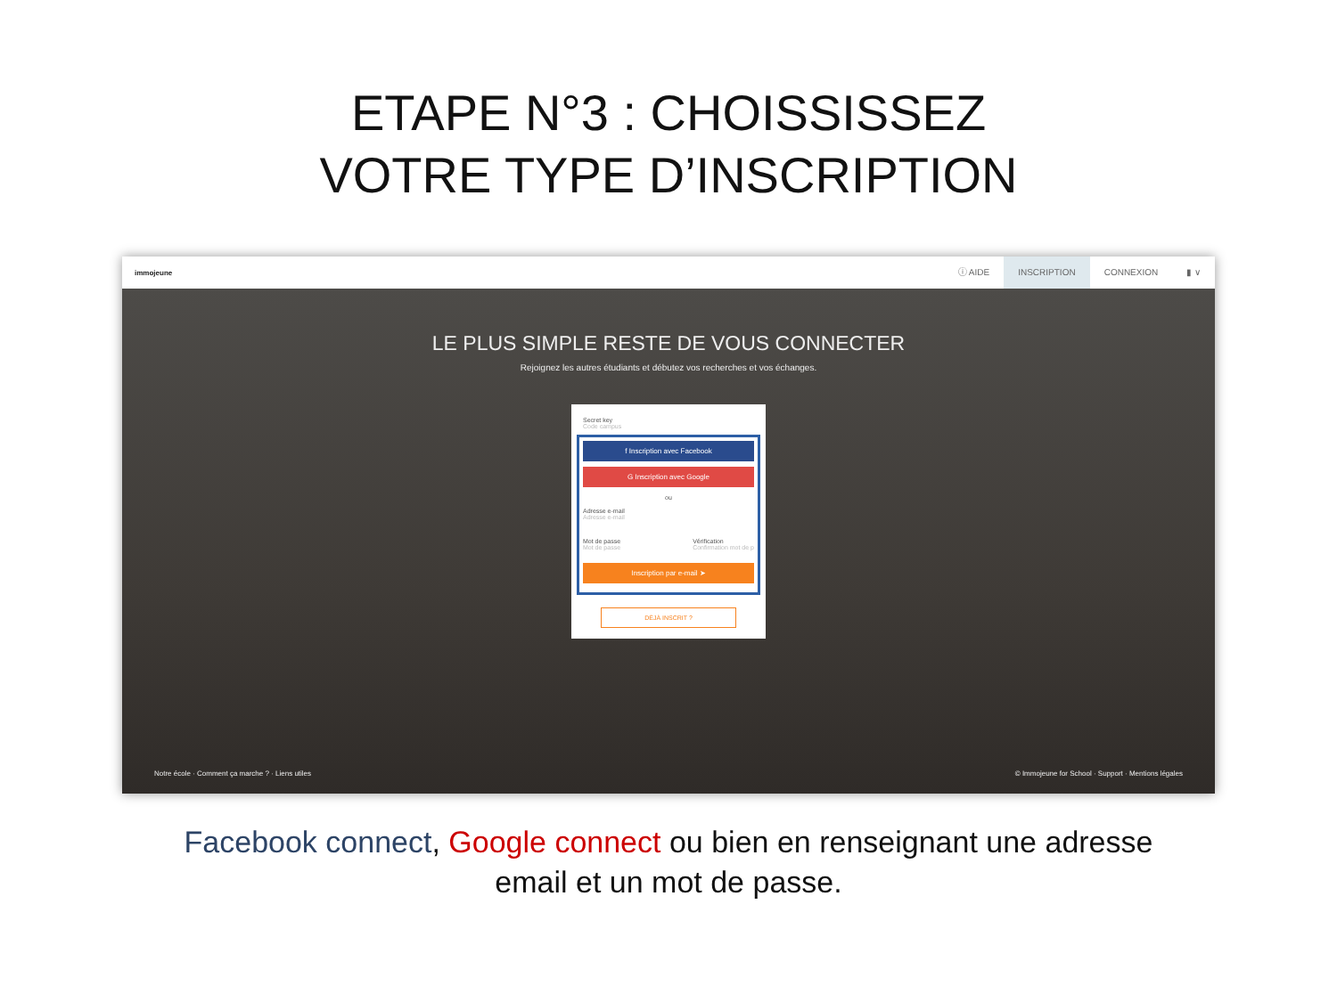ETAPE N°3 : CHOISSISSEZ
VOTRE TYPE D’INSCRIPTION
immojeune
ⓘ AIDE INSCRIPTION CONNEXION ▮ ∨
LE PLUS SIMPLE RESTE DE VOUS CONNECTER
Rejoignez les autres étudiants et débutez vos recherches et vos échanges.
Secret key
Code campus
f Inscription avec Facebook
G Inscription avec Google
ou
Adresse e-mail
Adresse e-mail
Mot de passe
Mot de passe
Vérification
Confirmation mot de p
Inscription par e-mail ➤
DÉJÀ INSCRIT ?
Notre école · Comment ça marche ? · Liens utiles © Immojeune for School · Support · Mentions légales
Facebook connect, Google connect ou bien en renseignant une adresse
email et un mot de passe.